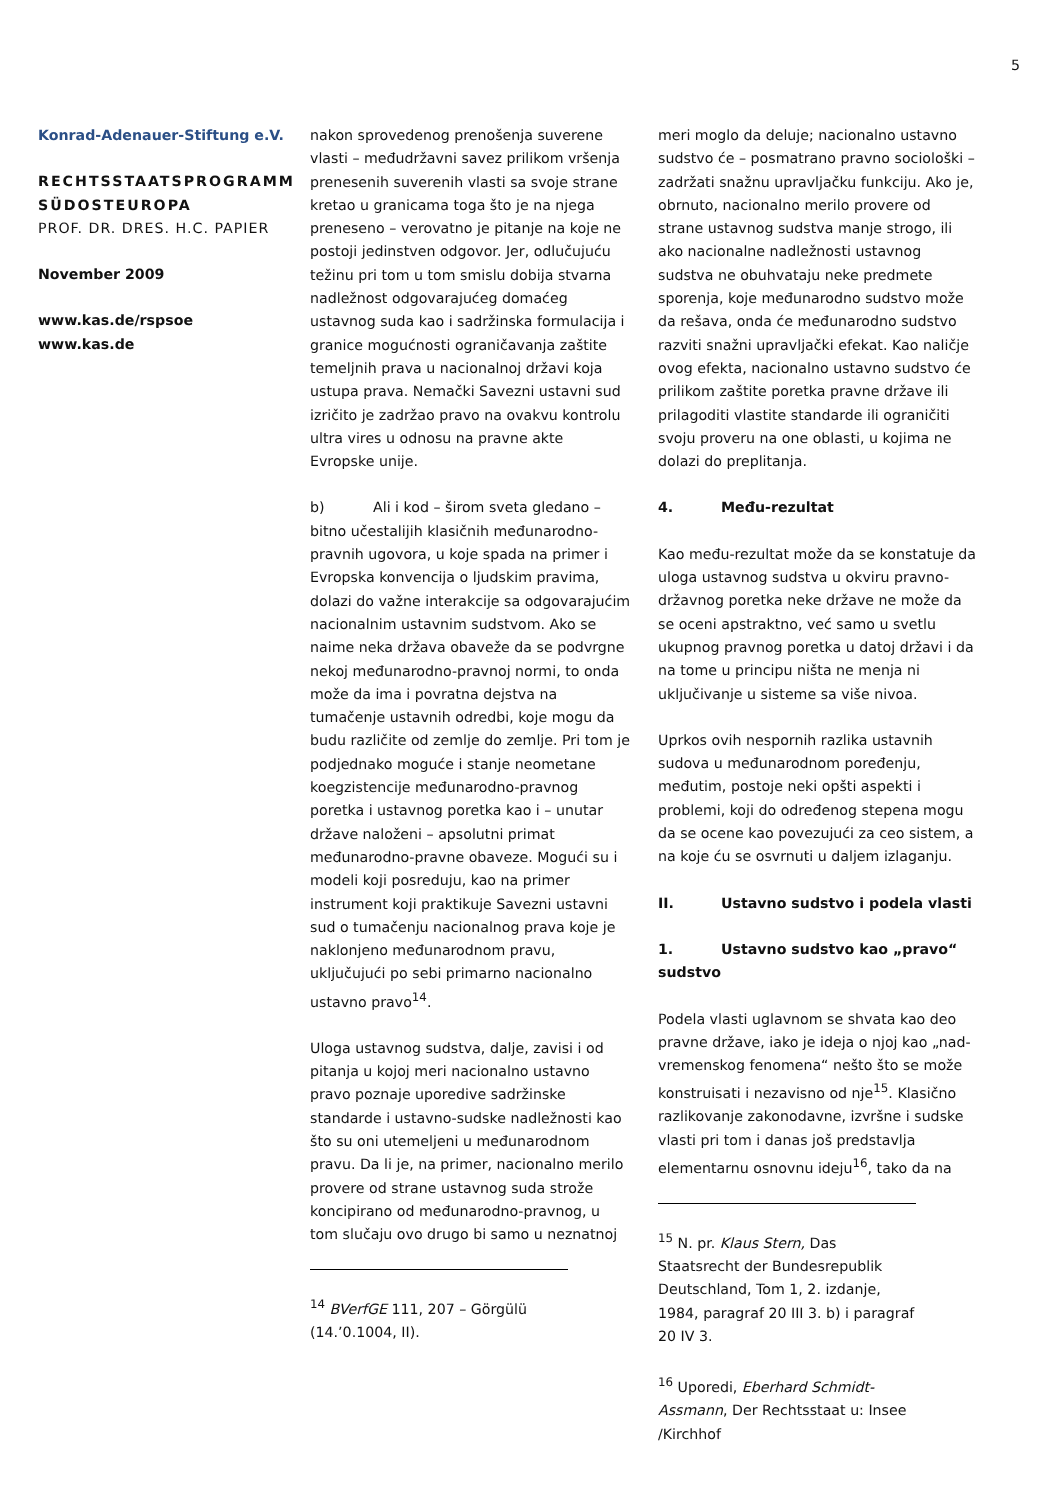5
Konrad-Adenauer-Stiftung e.V.
RECHTSSTAATSPROGRAMM SÜDOSTEUROPA
PROF. DR. DRES. H.C. PAPIER
November 2009
www.kas.de/rspsoe
www.kas.de
nakon sprovedenog prenošenja suverene vlasti – međudržavni savez prilikom vršenja prenesenih suverenih vlasti sa svoje strane kretao u granicama toga što je na njega preneseno – verovatno je pitanje na koje ne postoji jedinstven odgovor. Jer, odlučujuću težinu pri tom u tom smislu dobija stvarna nadležnost odgovarajućeg domaćeg ustavnog suda kao i sadržinska formulacija i granice mogućnosti ograničavanja zaštite temeljnih prava u nacionalnoj državi koja ustupa prava. Nemački Savezni ustavni sud izričito je zadržao pravo na ovakvu kontrolu ultra vires u odnosu na pravne akte Evropske unije.
b) Ali i kod – širom sveta gledano – bitno učestalijih klasičnih međunarodno-pravnih ugovora, u koje spada na primer i Evropska konvencija o ljudskim pravima, dolazi do važne interakcije sa odgovarajućim nacionalnim ustavnim sudstvom. Ako se naime neka država obaveže da se podvrgne nekoj međunarodno-pravnoj normi, to onda može da ima i povratna dejstva na tumačenje ustavnih odredbi, koje mogu da budu različite od zemlje do zemlje. Pri tom je podjednako moguće i stanje neometane koegzistencije međunarodno-pravnog poretka i ustavnog poretka kao i – unutar države naloženi – apsolutni primat međunarodno-pravne obaveze. Mogući su i modeli koji posreduju, kao na primer instrument koji praktikuje Savezni ustavni sud o tumačenju nacionalnog prava koje je naklonjeno međunarodnom pravu, uključujući po sebi primarno nacionalno ustavno pravo<sup>14</sup>.
Uloga ustavnog sudstva, dalje, zavisi i od pitanja u kojoj meri nacionalno ustavno pravo poznaje uporedive sadržinske standarde i ustavno-sudske nadležnosti kao što su oni utemeljeni u međunarodnom pravu. Da li je, na primer, nacionalno merilo provere od strane ustavnog suda strože koncipirano od međunarodno-pravnog, u tom slučaju ovo drugo bi samo u neznatnoj
<sup>14</sup> BVerfGE 111, 207 – Görgülü (14.’0.1004, II).
meri moglo da deluje; nacionalno ustavno sudstvo će – posmatrano pravno sociološki – zadržati snažnu upravljačku funkciju. Ako je, obrnuto, nacionalno merilo provere od strane ustavnog sudstva manje strogo, ili ako nacionalne nadležnosti ustavnog sudstva ne obuhvataju neke predmete sporenja, koje međunarodno sudstvo može da rešava, onda će međunarodno sudstvo razviti snažni upravljački efekat. Kao naličje ovog efekta, nacionalno ustavno sudstvo će prilikom zaštite poretka pravne države ili prilagoditi vlastite standarde ili ograničiti svoju proveru na one oblasti, u kojima ne dolazi do preplitanja.
4. Među-rezultat
Kao među-rezultat može da se konstatuje da uloga ustavnog sudstva u okviru pravno-državnog poretka neke države ne može da se oceni apstraktno, već samo u svetlu ukupnog pravnog poretka u datoj državi i da na tome u principu ništa ne menja ni uključivanje u sisteme sa više nivoa.
Uprkos ovih nespornih razlika ustavnih sudova u međunarodnom poređenju, međutim, postoje neki opšti aspekti i problemi, koji do određenog stepena mogu da se ocene kao povezujući za ceo sistem, a na koje ću se osvrnuti u daljem izlaganju.
II. Ustavno sudstvo i podela vlasti
1. Ustavno sudstvo kao „pravo“ sudstvo
Podela vlasti uglavnom se shvata kao deo pravne države, iako je ideja o njoj kao „nad-vremenskog fenomena“ nešto što se može konstruisati i nezavisno od nje<sup>15</sup>. Klasično razlikovanje zakonodavne, izvršne i sudske vlasti pri tom i danas još predstavlja elementarnu osnovnu ideju<sup>16</sup>, tako da na
<sup>15</sup> N. pr. Klaus Stern, Das Staatsrecht der Bundesrepublik Deutschland, Tom 1, 2. izdanje, 1984, paragraf 20 III 3. b) i paragraf 20 IV 3.
<sup>16</sup> Uporedi, Eberhard Schmidt-Assmann, Der Rechtsstaat u: Insee /Kirchhof